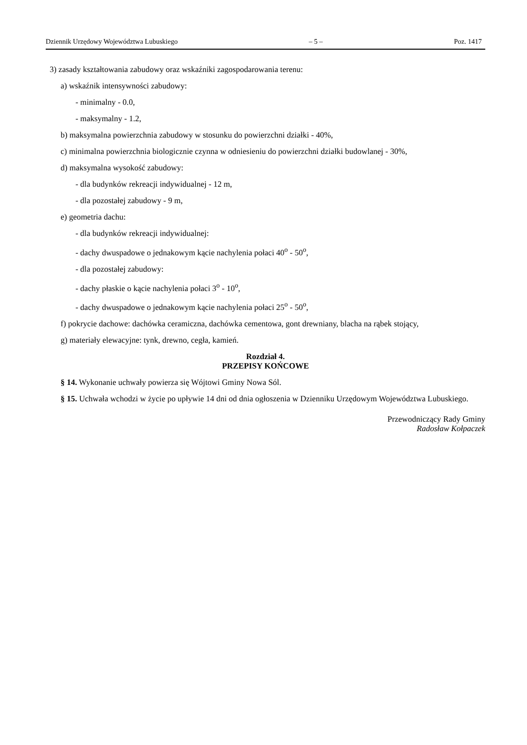Dziennik Urzędowy Województwa Lubuskiego – 5 – Poz. 1417
3) zasady kształtowania zabudowy oraz wskaźniki zagospodarowania terenu:
a) wskaźnik intensywności zabudowy:
- minimalny - 0.0,
- maksymalny - 1.2,
b) maksymalna powierzchnia zabudowy w stosunku do powierzchni działki - 40%,
c) minimalna powierzchnia biologicznie czynna w odniesieniu do powierzchni działki budowlanej - 30%,
d) maksymalna wysokość zabudowy:
- dla budynków rekreacji indywidualnej - 12 m,
- dla pozostałej zabudowy - 9 m,
e) geometria dachu:
- dla budynków rekreacji indywidualnej:
- dachy dwuspadowe o jednakowym kącie nachylenia połaci 40<sup>o</sup> - 50<sup>o</sup>,
- dla pozostałej zabudowy:
- dachy płaskie o kącie nachylenia połaci 3<sup>o</sup> - 10<sup>o</sup>,
- dachy dwuspadowe o jednakowym kącie nachylenia połaci 25<sup>o</sup> - 50<sup>o</sup>,
f) pokrycie dachowe: dachówka ceramiczna, dachówka cementowa, gont drewniany, blacha na rąbek stojący,
g) materiały elewacyjne: tynk, drewno, cegła, kamień.
Rozdział 4.
PRZEPISY KOŃCOWE
§ 14. Wykonanie uchwały powierza się Wójtowi Gminy Nowa Sól.
§ 15. Uchwała wchodzi w życie po upływie 14 dni od dnia ogłoszenia w Dzienniku Urzędowym Województwa Lubuskiego.
Przewodniczący Rady Gminy
Radosław Kołpaczek